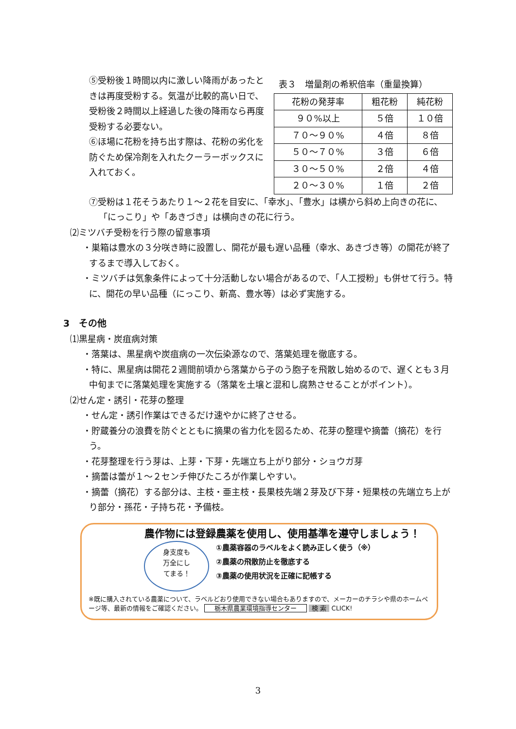⑤受粉後１時間以内に激しい降雨があったときは再度受粉する。気温が比較的高い日で、受粉後２時間以上経過した後の降雨なら再度受粉する必要ない。
⑥ほ場に花粉を持ち出す際は、花粉の劣化を防ぐため保冷剤を入れたクーラーボックスに入れておく。
表３　増量剤の希釈倍率（重量換算）
| 花粉の発芽率 | 粗花粉 | 純花粉 |
| ９０%以上 | ５倍 | １０倍 |
| ７０～９０% | ４倍 | ８倍 |
| ５０～７０% | ３倍 | ６倍 |
| ３０～５０% | ２倍 | ４倍 |
| ２０～３０% | １倍 | ２倍 |
⑦受粉は１花そうあたり１～２花を目安に、「幸水」、「豊水」は横から斜め上向きの花に、「にっこり」や「あきづき」は横向きの花に行う。
⑵ミツバチ受粉を行う際の留意事項
・巣箱は豊水の３分咲き時に設置し、開花が最も遅い品種（幸水、あきづき等）の開花が終了するまで導入しておく。
・ミツバチは気象条件によって十分活動しない場合があるので、「人工授粉」も併せて行う。特に、開花の早い品種（にっこり、新高、豊水等）は必ず実施する。
3　その他
⑴黒星病・炭疽病対策
・落葉は、黒星病や炭疽病の一次伝染源なので、落葉処理を徹底する。
・特に、黒星病は開花２週間前頃から落葉から子のう胞子を飛散し始めるので、遅くとも３月中旬までに落葉処理を実施する（落葉を土壌と混和し腐熟させることがポイント）。
⑵せん定・誘引・花芽の整理
・せん定・誘引作業はできるだけ速やかに終了させる。
・貯蔵養分の浪費を防ぐとともに摘果の省力化を図るため、花芽の整理や摘蕾（摘花）を行う。
・花芽整理を行う芽は、上芽・下芽・先端立ち上がり部分・ショウガ芽
・摘蕾は蕾が１～２センチ伸びたころが作業しやすい。
・摘蕾（摘花）する部分は、主枝・亜主枝・長果枝先端２芽及び下芽・短果枝の先端立ち上がり部分・孫花・子持ち花・予備枝。
農作物には登録農薬を使用し、使用基準を遵守しましょう！
身支度も
万全にし
てまる！
①農薬容器のラベルをよく読み正しく使う（※）
②農薬の飛散防止を徹底する
③農薬の使用状況を正確に記帳する
※既に購入されている農薬について、ラベルどおり使用できない場合もありますので、メーカーのチラシや県のホームページ等、最新の情報をご確認ください。 栃木県農業環境指導センター 検 索 CLICK!
3